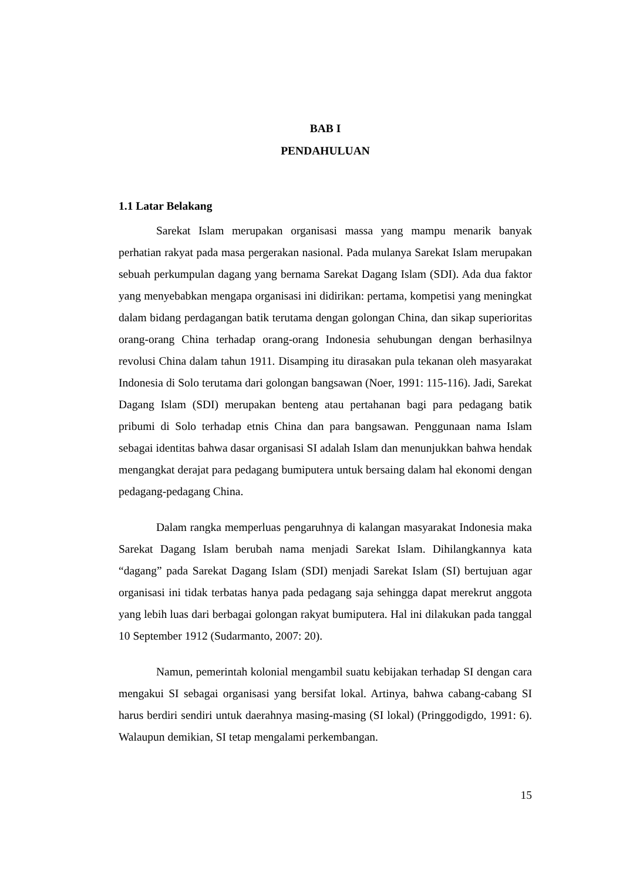BAB I
PENDAHULUAN
1.1 Latar Belakang
Sarekat Islam merupakan organisasi massa yang mampu menarik banyak perhatian rakyat pada masa pergerakan nasional. Pada mulanya Sarekat Islam merupakan sebuah perkumpulan dagang yang bernama Sarekat Dagang Islam (SDI). Ada dua faktor yang menyebabkan mengapa organisasi ini didirikan: pertama, kompetisi yang meningkat dalam bidang perdagangan batik terutama dengan golongan China, dan sikap superioritas orang-orang China terhadap orang-orang Indonesia sehubungan dengan berhasilnya revolusi China dalam tahun 1911. Disamping itu dirasakan pula tekanan oleh masyarakat Indonesia di Solo terutama dari golongan bangsawan (Noer, 1991: 115-116). Jadi, Sarekat Dagang Islam (SDI) merupakan benteng atau pertahanan bagi para pedagang batik pribumi di Solo terhadap etnis China dan para bangsawan. Penggunaan nama Islam sebagai identitas bahwa dasar organisasi SI adalah Islam dan menunjukkan bahwa hendak mengangkat derajat para pedagang bumiputera untuk bersaing dalam hal ekonomi dengan pedagang-pedagang China.
Dalam rangka memperluas pengaruhnya di kalangan masyarakat Indonesia maka Sarekat Dagang Islam berubah nama menjadi Sarekat Islam. Dihilangkannya kata “dagang” pada Sarekat Dagang Islam (SDI) menjadi Sarekat Islam (SI) bertujuan agar organisasi ini tidak terbatas hanya pada pedagang saja sehingga dapat merekrut anggota yang lebih luas dari berbagai golongan rakyat bumiputera. Hal ini dilakukan pada tanggal 10 September 1912 (Sudarmanto, 2007: 20).
Namun, pemerintah kolonial mengambil suatu kebijakan terhadap SI dengan cara mengakui SI sebagai organisasi yang bersifat lokal. Artinya, bahwa cabang-cabang SI harus berdiri sendiri untuk daerahnya masing-masing (SI lokal) (Pringgodigdo, 1991: 6). Walaupun demikian, SI tetap mengalami perkembangan.
15